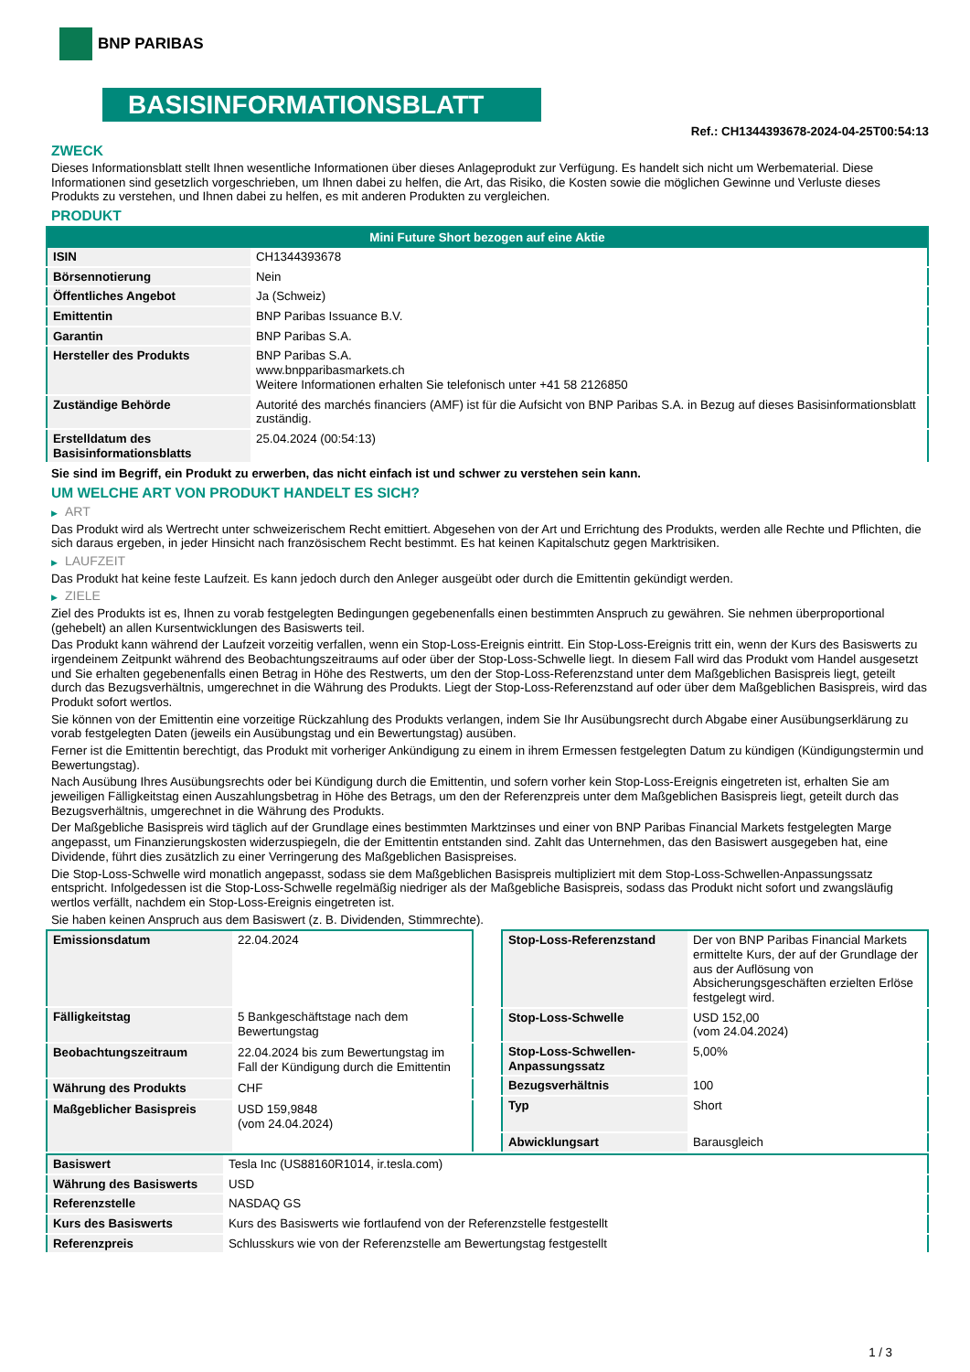BNP PARIBAS
BASISINFORMATIONSBLATT
Ref.: CH1344393678-2024-04-25T00:54:13
ZWECK
Dieses Informationsblatt stellt Ihnen wesentliche Informationen über dieses Anlageprodukt zur Verfügung. Es handelt sich nicht um Werbematerial. Diese Informationen sind gesetzlich vorgeschrieben, um Ihnen dabei zu helfen, die Art, das Risiko, die Kosten sowie die möglichen Gewinne und Verluste dieses Produkts zu verstehen, und Ihnen dabei zu helfen, es mit anderen Produkten zu vergleichen.
PRODUKT
| Mini Future Short bezogen auf eine Aktie | |
| --- | --- |
| ISIN | CH1344393678 |
| Börsennotierung | Nein |
| Öffentliches Angebot | Ja (Schweiz) |
| Emittentin | BNP Paribas Issuance B.V. |
| Garantin | BNP Paribas S.A. |
| Hersteller des Produkts | BNP Paribas S.A. www.bnpparibasmarkets.ch Weitere Informationen erhalten Sie telefonisch unter +41 58 2126850 |
| Zuständige Behörde | Autorité des marchés financiers (AMF) ist für die Aufsicht von BNP Paribas S.A. in Bezug auf dieses Basisinformationsblatt zuständig. |
| Erstelldatum des Basisinformationsblatts | 25.04.2024 (00:54:13) |
Sie sind im Begriff, ein Produkt zu erwerben, das nicht einfach ist und schwer zu verstehen sein kann.
UM WELCHE ART VON PRODUKT HANDELT ES SICH?
▶ ART
Das Produkt wird als Wertrecht unter schweizerischem Recht emittiert. Abgesehen von der Art und Errichtung des Produkts, werden alle Rechte und Pflichten, die sich daraus ergeben, in jeder Hinsicht nach französischem Recht bestimmt. Es hat keinen Kapitalschutz gegen Marktrisiken.
▶ LAUFZEIT
Das Produkt hat keine feste Laufzeit. Es kann jedoch durch den Anleger ausgeübt oder durch die Emittentin gekündigt werden.
▶ ZIELE
Ziel des Produkts ist es, Ihnen zu vorab festgelegten Bedingungen gegebenenfalls einen bestimmten Anspruch zu gewähren. Sie nehmen überproportional (gehebelt) an allen Kursentwicklungen des Basiswerts teil.
Das Produkt kann während der Laufzeit vorzeitig verfallen, wenn ein Stop-Loss-Ereignis eintritt. Ein Stop-Loss-Ereignis tritt ein, wenn der Kurs des Basiswerts zu irgendeinem Zeitpunkt während des Beobachtungszeitraums auf oder über der Stop-Loss-Schwelle liegt. In diesem Fall wird das Produkt vom Handel ausgesetzt und Sie erhalten gegebenenfalls einen Betrag in Höhe des Restwerts, um den der Stop-Loss-Referenzstand unter dem Maßgeblichen Basispreis liegt, geteilt durch das Bezugsverhältnis, umgerechnet in die Währung des Produkts. Liegt der Stop-Loss-Referenzstand auf oder über dem Maßgeblichen Basispreis, wird das Produkt sofort wertlos.
Sie können von der Emittentin eine vorzeitige Rückzahlung des Produkts verlangen, indem Sie Ihr Ausübungsrecht durch Abgabe einer Ausübungserklärung zu vorab festgelegten Daten (jeweils ein Ausübungstag und ein Bewertungstag) ausüben.
Ferner ist die Emittentin berechtigt, das Produkt mit vorheriger Ankündigung zu einem in ihrem Ermessen festgelegten Datum zu kündigen (Kündigungstermin und Bewertungstag).
Nach Ausübung Ihres Ausübungsrechts oder bei Kündigung durch die Emittentin, und sofern vorher kein Stop-Loss-Ereignis eingetreten ist, erhalten Sie am jeweiligen Fälligkeitstag einen Auszahlungsbetrag in Höhe des Betrags, um den der Referenzpreis unter dem Maßgeblichen Basispreis liegt, geteilt durch das Bezugsverhältnis, umgerechnet in die Währung des Produkts.
Der Maßgebliche Basispreis wird täglich auf der Grundlage eines bestimmten Marktzinses und einer von BNP Paribas Financial Markets festgelegten Marge angepasst, um Finanzierungskosten widerzuspiegeln, die der Emittentin entstanden sind. Zahlt das Unternehmen, das den Basiswert ausgegeben hat, eine Dividende, führt dies zusätzlich zu einer Verringerung des Maßgeblichen Basispreises.
Die Stop-Loss-Schwelle wird monatlich angepasst, sodass sie dem Maßgeblichen Basispreis multipliziert mit dem Stop-Loss-Schwellen-Anpassungssatz entspricht. Infolgedessen ist die Stop-Loss-Schwelle regelmäßig niedriger als der Maßgebliche Basispreis, sodass das Produkt nicht sofort und zwangsläufig wertlos verfällt, nachdem ein Stop-Loss-Ereignis eingetreten ist.
Sie haben keinen Anspruch aus dem Basiswert (z. B. Dividenden, Stimmrechte).
| Emissionsdatum | 22.04.2024 |
| Fälligkeitstag | 5 Bankgeschäftstage nach dem Bewertungstag |
| Beobachtungszeitraum | 22.04.2024 bis zum Bewertungstag im Fall der Kündigung durch die Emittentin |
| Währung des Produkts | CHF |
| Maßgeblicher Basispreis | USD 159,9848 (vom 24.04.2024) |
| Stop-Loss-Referenzstand | Der von BNP Paribas Financial Markets ermittelte Kurs, der auf der Grundlage der aus der Auflösung von Absicherungsgeschäften erzielten Erlöse festgelegt wird. |
| Stop-Loss-Schwelle | USD 152,00 (vom 24.04.2024) |
| Stop-Loss-Schwellen-Anpassungssatz | 5,00% |
| Bezugsverhältnis | 100 |
| Typ | Short |
| Abwicklungsart | Barausgleich |
| Basiswert | Tesla Inc (US88160R1014, ir.tesla.com) |
| Währung des Basiswerts | USD |
| Referenzstelle | NASDAQ GS |
| Kurs des Basiswerts | Kurs des Basiswerts wie fortlaufend von der Referenzstelle festgestellt |
| Referenzpreis | Schlusskurs wie von der Referenzstelle am Bewertungstag festgestellt |
1 / 3